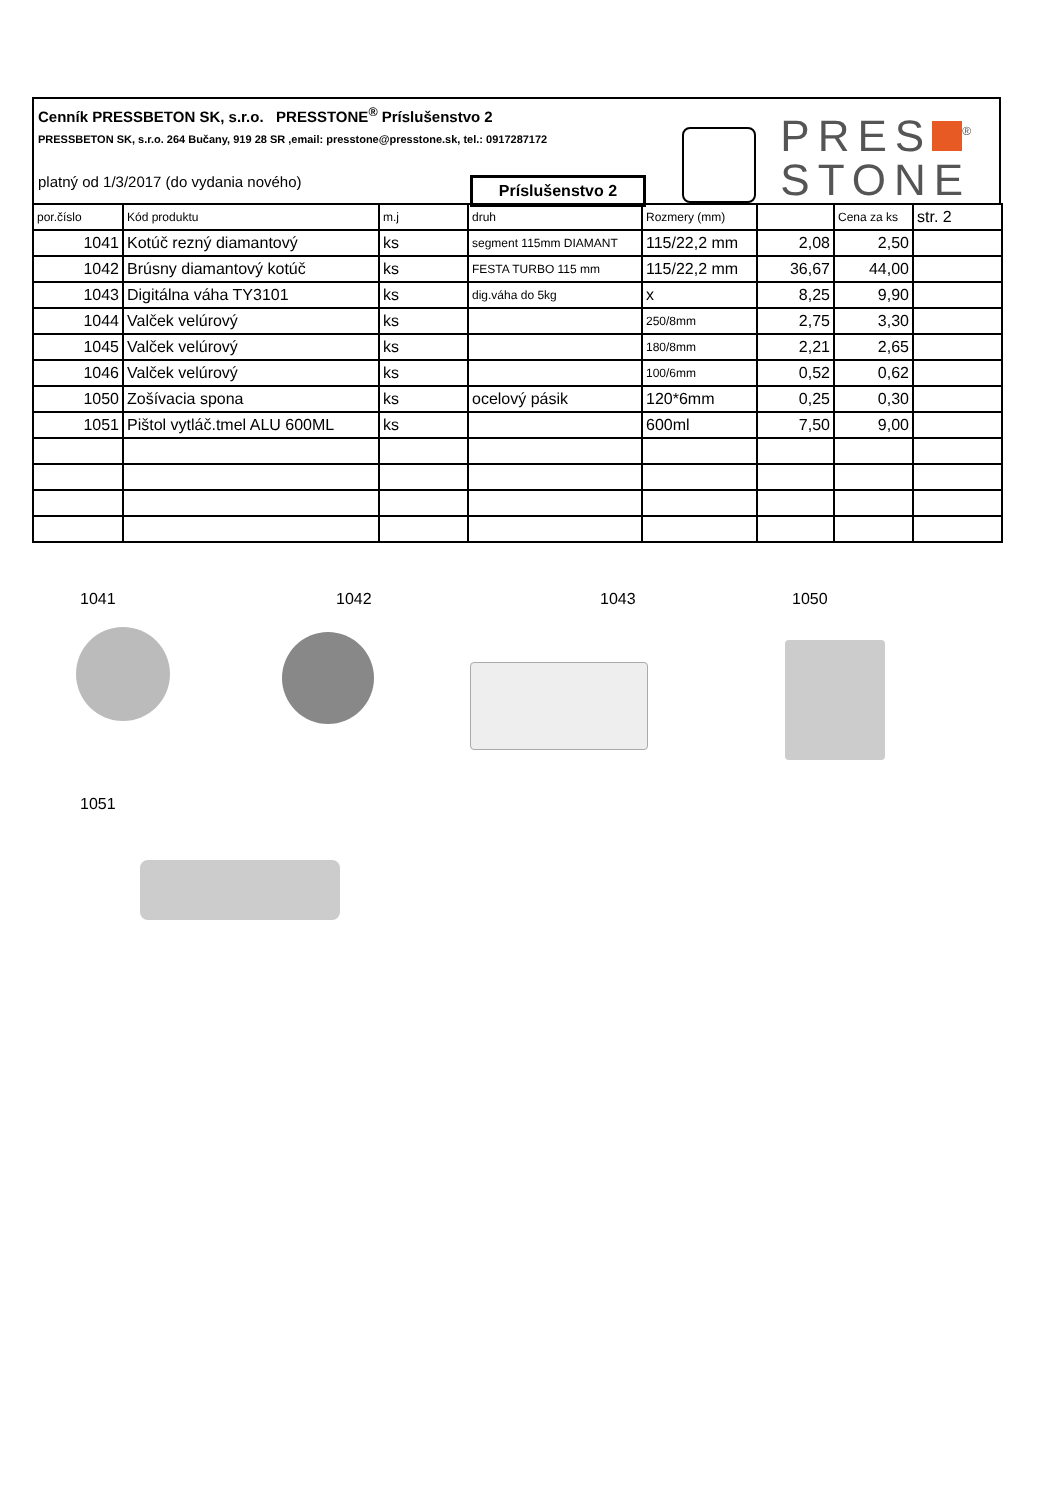Cenník PRESSBETON SK, s.r.o. PRESSTONE<sup>®</sup> Príslušenstvo 2
PRESSBETON SK, s.r.o. 264 Bučany, 919 28 SR ,email: presstone@presstone.sk, tel.: 0917287172
platný od 1/3/2017 (do vydania nového)
Príslušenstvo 2
PRES<sup>®</sup>
STONE
| por.číslo | Kód produktu | m.j | druh | Rozmery (mm) | | Cena za ks | str. 2 |
| --- | --- | --- | --- | --- | --- | --- | --- |
| 1041 | Kotúč rezný diamantový | ks | segment 115mm DIAMANT | 115/22,2 mm | 2,08 | 2,50 | |
| 1042 | Brúsny diamantový kotúč | ks | FESTA TURBO 115 mm | 115/22,2 mm | 36,67 | 44,00 | |
| 1043 | Digitálna váha TY3101 | ks | dig.váha do 5kg | x | 8,25 | 9,90 | |
| 1044 | Valček velúrový | ks | | 250/8mm | 2,75 | 3,30 | |
| 1045 | Valček velúrový | ks | | 180/8mm | 2,21 | 2,65 | |
| 1046 | Valček velúrový | ks | | 100/6mm | 0,52 | 0,62 | |
| 1050 | Zošívacia spona | ks | ocelový pásik | 120*6mm | 0,25 | 0,30 | |
| 1051 | Pištol vytláč.tmel ALU 600ML | ks | | 600ml | 7,50 | 9,00 | |
1041 1042 1043 1050
1051